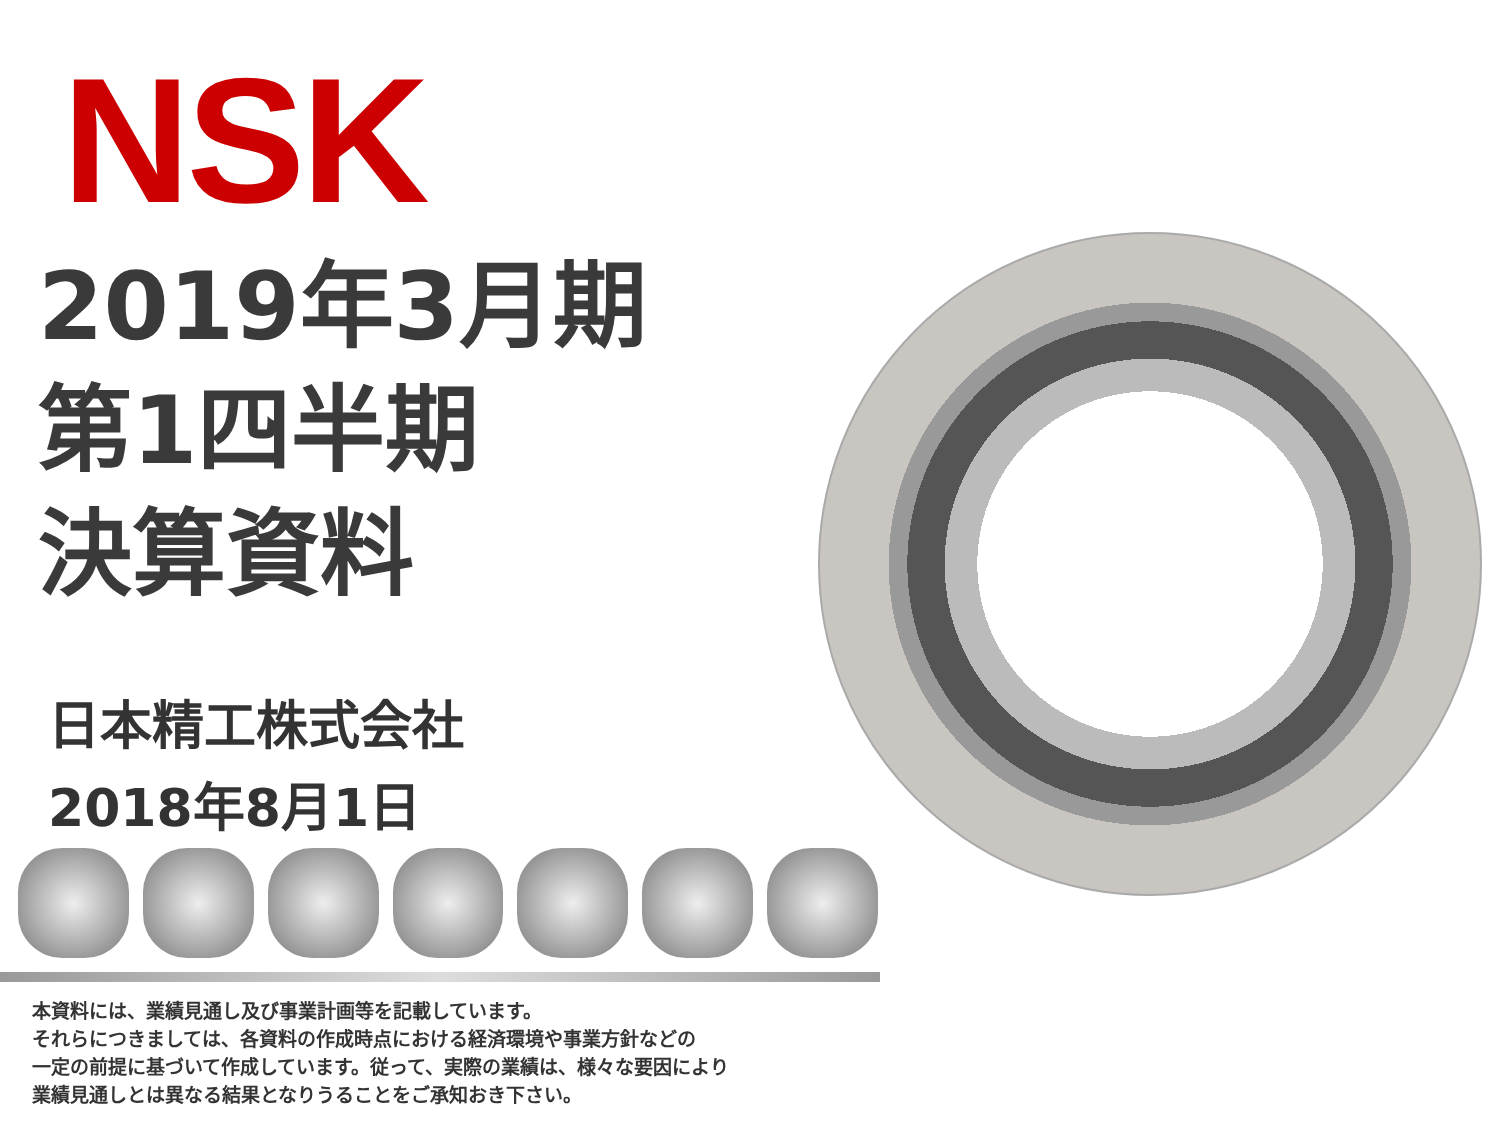NSK
2019年3月期
第1四半期
決算資料
日本精工株式会社
2018年8月1日
本資料には、業績見通し及び事業計画等を記載しています。
それらにつきましては、各資料の作成時点における経済環境や事業方針などの
一定の前提に基づいて作成しています。従って、実際の業績は、様々な要因により
業績見通しとは異なる結果となりうることをご承知おき下さい。